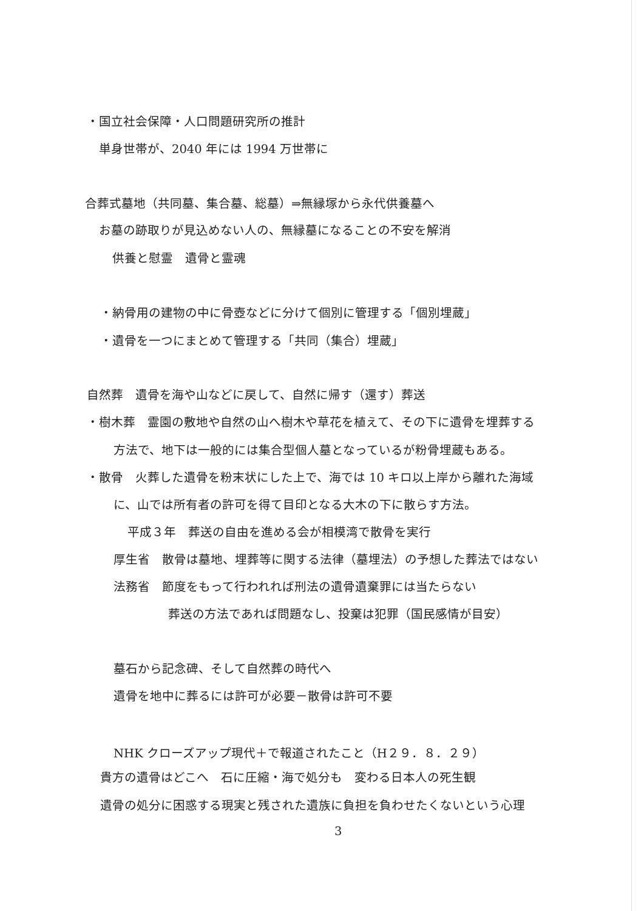・国立社会保障・人口問題研究所の推計
単身世帯が、2040 年には 1994 万世帯に
合葬式墓地（共同墓、集合墓、総墓）⇒無縁塚から永代供養墓へ
お墓の跡取りが見込めない人の、無縁墓になることの不安を解消
供養と慰霊　遺骨と霊魂
・納骨用の建物の中に骨壺などに分けて個別に管理する「個別埋蔵」
・遺骨を一つにまとめて管理する「共同（集合）埋蔵」
自然葬　遺骨を海や山などに戻して、自然に帰す（還す）葬送
・樹木葬　霊園の敷地や自然の山へ樹木や草花を植えて、その下に遺骨を埋葬する
方法で、地下は一般的には集合型個人墓となっているが粉骨埋蔵もある。
・散骨　火葬した遺骨を粉末状にした上で、海では 10 キロ以上岸から離れた海域
に、山では所有者の許可を得て目印となる大木の下に散らす方法。
平成３年　葬送の自由を進める会が相模湾で散骨を実行
厚生省　散骨は墓地、埋葬等に関する法律（墓埋法）の予想した葬法ではない
法務省　節度をもって行われれば刑法の遺骨遺棄罪には当たらない
葬送の方法であれば問題なし、投棄は犯罪（国民感情が目安）
墓石から記念碑、そして自然葬の時代へ
遺骨を地中に葬るには許可が必要－散骨は許可不要
NHK クローズアップ現代＋で報道されたこと（H２９．８．２９）
貴方の遺骨はどこへ　石に圧縮・海で処分も　変わる日本人の死生観
遺骨の処分に困惑する現実と残された遺族に負担を負わせたくないという心理
3